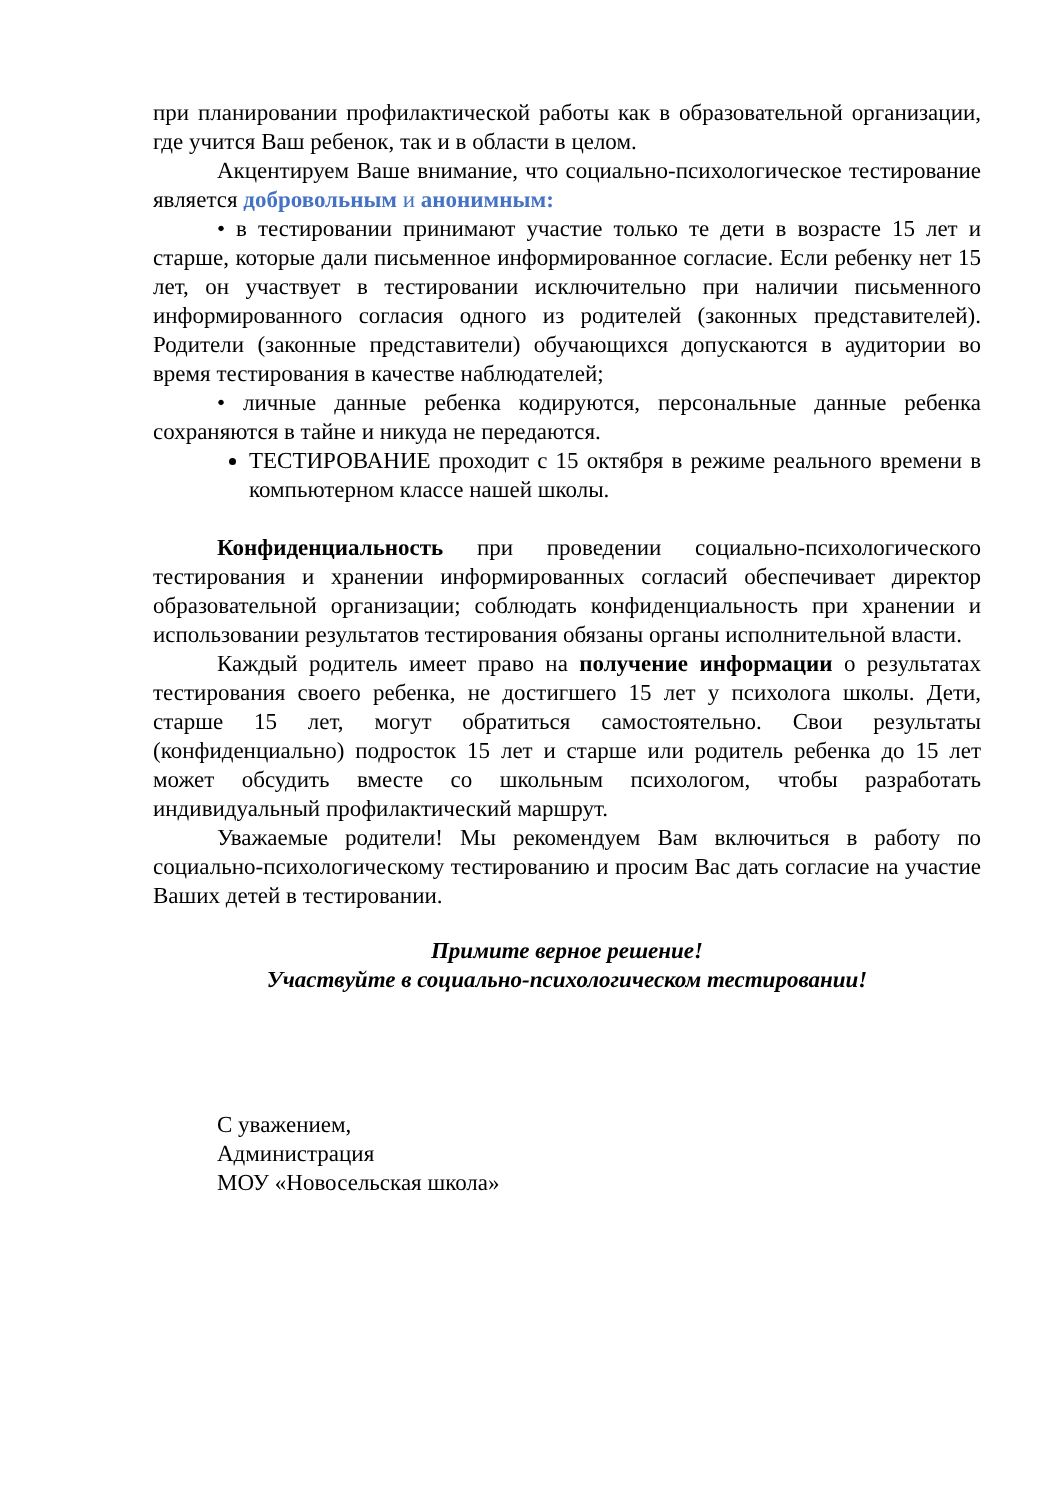при планировании профилактической работы как в образовательной организации, где учится Ваш ребенок, так и в области в целом.
Акцентируем Ваше внимание, что социально-психологическое тестирование является добровольным и анонимным:
• в тестировании принимают участие только те дети в возрасте 15 лет и старше, которые дали письменное информированное согласие. Если ребенку нет 15 лет, он участвует в тестировании исключительно при наличии письменного информированного согласия одного из родителей (законных представителей). Родители (законные представители) обучающихся допускаются в аудитории во время тестирования в качестве наблюдателей;
• личные данные ребенка кодируются, персональные данные ребенка сохраняются в тайне и никуда не передаются.
ТЕСТИРОВАНИЕ проходит с 15 октября в режиме реального времени в компьютерном классе нашей школы.
Конфиденциальность при проведении социально-психологического тестирования и хранении информированных согласий обеспечивает директор образовательной организации; соблюдать конфиденциальность при хранении и использовании результатов тестирования обязаны органы исполнительной власти.
Каждый родитель имеет право на получение информации о результатах тестирования своего ребенка, не достигшего 15 лет у психолога школы. Дети, старше 15 лет, могут обратиться самостоятельно. Свои результаты (конфиденциально) подросток 15 лет и старше или родитель ребенка до 15 лет может обсудить вместе со школьным психологом, чтобы разработать индивидуальный профилактический маршрут.
Уважаемые родители! Мы рекомендуем Вам включиться в работу по социально-психологическому тестированию и просим Вас дать согласие на участие Ваших детей в тестировании.
Примите верное решение!
Участвуйте в социально-психологическом тестировании!
С уважением,
Администрация
МОУ «Новосельская школа»